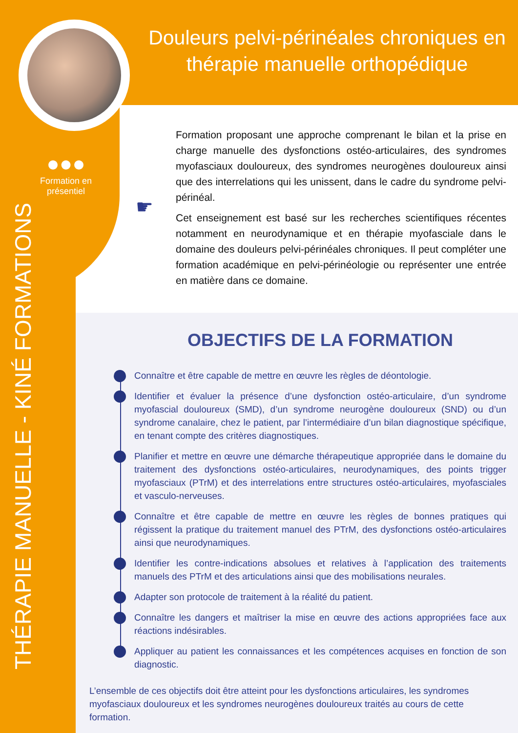Douleurs pelvi-périnéales chroniques en thérapie manuelle orthopédique
●●●
Formation en présentiel
THÉRAPIE MANUELLE - KINÉ FORMATIONS
☛
Formation proposant une approche comprenant le bilan et la prise en charge manuelle des dysfonctions ostéo-articulaires, des syndromes myofasciaux douloureux, des syndromes neurogènes douloureux ainsi que des interrelations qui les unissent, dans le cadre du syndrome pelvi-périnéal.
Cet enseignement est basé sur les recherches scientifiques récentes notamment en neurodynamique et en thérapie myofasciale dans le domaine des douleurs pelvi-périnéales chroniques. Il peut compléter une formation académique en pelvi-périnéologie ou représenter une entrée en matière dans ce domaine.
OBJECTIFS DE LA FORMATION
Connaître et être capable de mettre en œuvre les règles de déontologie.
Identifier et évaluer la présence d’une dysfonction ostéo-articulaire, d’un syndrome myofascial douloureux (SMD), d’un syndrome neurogène douloureux (SND) ou d’un syndrome canalaire, chez le patient, par l’intermédiaire d’un bilan diagnostique spécifique, en tenant compte des critères diagnostiques.
Planifier et mettre en œuvre une démarche thérapeutique appropriée dans le domaine du traitement des dysfonctions ostéo-articulaires, neurodynamiques, des points trigger myofasciaux (PTrM) et des interrelations entre structures ostéo-articulaires, myofasciales et vasculo-nerveuses.
Connaître et être capable de mettre en œuvre les règles de bonnes pratiques qui régissent la pratique du traitement manuel des PTrM, des dysfonctions ostéo-articulaires ainsi que neurodynamiques.
Identifier les contre-indications absolues et relatives à l’application des traitements manuels des PTrM et des articulations ainsi que des mobilisations neurales.
Adapter son protocole de traitement à la réalité du patient.
Connaître les dangers et maîtriser la mise en œuvre des actions appropriées face aux réactions indésirables.
Appliquer au patient les connaissances et les compétences acquises en fonction de son diagnostic.
L’ensemble de ces objectifs doit être atteint pour les dysfonctions articulaires, les syndromes myofasciaux douloureux et les syndromes neurogènes douloureux traités au cours de cette formation.